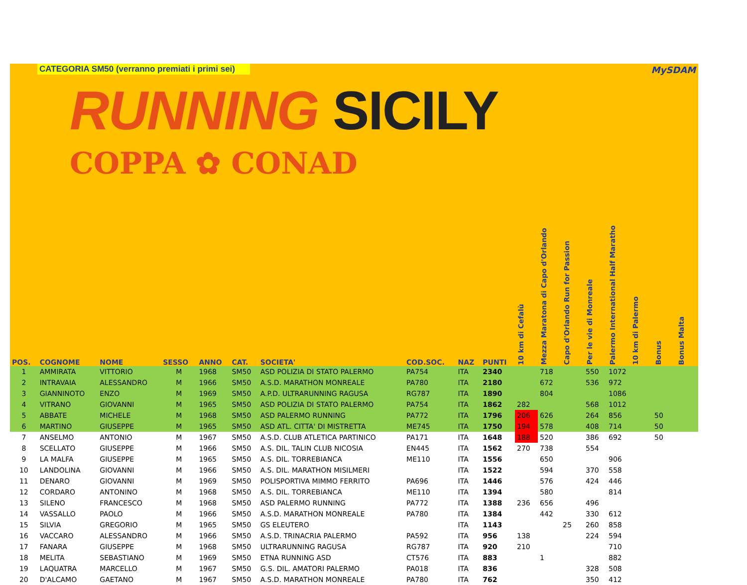CATEGORIA SM50 (verranno premiati i primi sei)
MySDAM
RUNNING SICILY
COPPA ✿ CONAD
| POS. | COGNOME | NOME | SESSO | ANNO | CAT. | SOCIETA' | COD.SOC. | NAZ | PUNTI | 10 km di Cefalù | Mezza Maratona di Capo d'Orlando | Capo d'Orlando Run for Passion | Per le vie di Monreale | Palermo International Half Maratho | 10 km di Palermo | Bonus | Bonus Malta |
| --- | --- | --- | --- | --- | --- | --- | --- | --- | --- | --- | --- | --- | --- | --- | --- | --- | --- |
| 1 | AMMIRATA | VITTORIO | M | 1968 | SM50 | ASD POLIZIA DI STATO PALERMO | PA754 | ITA | 2340 | | 718 | | 550 | 1072 | | | |
| 2 | INTRAVAIA | ALESSANDRO | M | 1966 | SM50 | A.S.D. MARATHON MONREALE | PA780 | ITA | 2180 | | 672 | | 536 | 972 | | | |
| 3 | GIANNINOTO | ENZO | M | 1969 | SM50 | A.P.D. ULTRARUNNING RAGUSA | RG787 | ITA | 1890 | | 804 | | | 1086 | | | |
| 4 | VITRANO | GIOVANNI | M | 1965 | SM50 | ASD POLIZIA DI STATO PALERMO | PA754 | ITA | 1862 | 282 | | | 568 | 1012 | | | |
| 5 | ABBATE | MICHELE | M | 1968 | SM50 | ASD PALERMO RUNNING | PA772 | ITA | 1796 | 206 | 626 | | 264 | 856 | | 50 | |
| 6 | MARTINO | GIUSEPPE | M | 1965 | SM50 | ASD ATL. CITTA' DI MISTRETTA | ME745 | ITA | 1750 | 194 | 578 | | 408 | 714 | | 50 | |
| 7 | ANSELMO | ANTONIO | M | 1967 | SM50 | A.S.D. CLUB ATLETICA PARTINICO | PA171 | ITA | 1648 | 188 | 520 | | 386 | 692 | | 50 | |
| 8 | SCELLATO | GIUSEPPE | M | 1966 | SM50 | A.S. DIL. TALIN CLUB NICOSIA | EN445 | ITA | 1562 | 270 | 738 | | 554 | | | | |
| 9 | LA MALFA | GIUSEPPE | M | 1965 | SM50 | A.S. DIL. TORREBIANCA | ME110 | ITA | 1556 | | 650 | | | 906 | | | |
| 10 | LANDOLINA | GIOVANNI | M | 1966 | SM50 | A.S. DIL. MARATHON MISILMERI | | ITA | 1522 | | 594 | | 370 | 558 | | | |
| 11 | DENARO | GIOVANNI | M | 1969 | SM50 | POLISPORTIVA MIMMO FERRITO | PA696 | ITA | 1446 | | 576 | | 424 | 446 | | | |
| 12 | CORDARO | ANTONINO | M | 1968 | SM50 | A.S. DIL. TORREBIANCA | ME110 | ITA | 1394 | | 580 | | | 814 | | | |
| 13 | SILENO | FRANCESCO | M | 1968 | SM50 | ASD PALERMO RUNNING | PA772 | ITA | 1388 | 236 | 656 | | 496 | | | | |
| 14 | VASSALLO | PAOLO | M | 1966 | SM50 | A.S.D. MARATHON MONREALE | PA780 | ITA | 1384 | | 442 | | 330 | 612 | | | |
| 15 | SILVIA | GREGORIO | M | 1965 | SM50 | GS ELEUTERO | | ITA | 1143 | | | 25 | 260 | 858 | | | |
| 16 | VACCARO | ALESSANDRO | M | 1966 | SM50 | A.S.D. TRINACRIA PALERMO | PA592 | ITA | 956 | 138 | | | 224 | 594 | | | |
| 17 | FANARA | GIUSEPPE | M | 1968 | SM50 | ULTRARUNNING RAGUSA | RG787 | ITA | 920 | 210 | | | | 710 | | | |
| 18 | MELITA | SEBASTIANO | M | 1969 | SM50 | ETNA RUNNING ASD | CT576 | ITA | 883 | | 1 | | | 882 | | | |
| 19 | LAQUATRA | MARCELLO | M | 1967 | SM50 | G.S. DIL. AMATORI PALERMO | PA018 | ITA | 836 | | | | 328 | 508 | | | |
| 20 | D'ALCAMO | GAETANO | M | 1967 | SM50 | A.S.D. MARATHON MONREALE | PA780 | ITA | 762 | | | | 350 | 412 | | | |